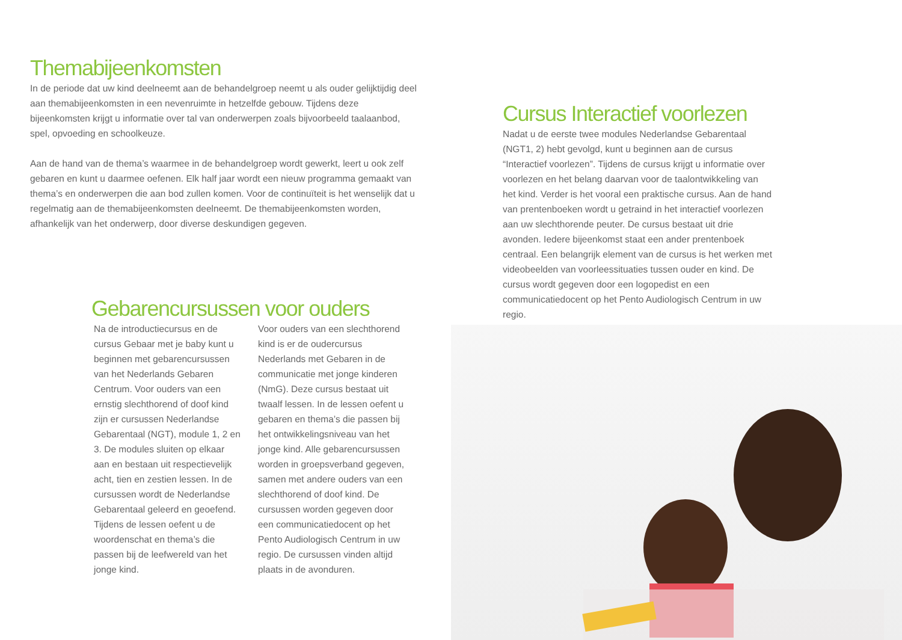Themabijeenkomsten
In de periode dat uw kind deelneemt aan de behandelgroep neemt u als ouder gelijktijdig deel aan themabijeenkomsten in een nevenruimte in hetzelfde gebouw. Tijdens deze bijeenkomsten krijgt u informatie over tal van onderwerpen zoals bijvoorbeeld taal­aanbod, spel, opvoeding en schoolkeuze.
Aan de hand van de thema’s waarmee in de behandelgroep wordt gewerkt, leert u ook zelf gebaren en kunt u daarmee oefenen. Elk half jaar wordt een nieuw programma gemaakt van thema’s en onderwerpen die aan bod zullen komen. Voor de continuïteit is het wenselijk dat u regelmatig aan de themabijeenkomsten deelneemt. De thema­bijeenkomsten worden, afhankelijk van het onderwerp, door diverse deskundigen gegeven.
Cursus Interactief voorlezen
Nadat u de eerste twee modules Nederlandse Gebarentaal (NGT1, 2) hebt gevolgd, kunt u beginnen aan de cursus “Interactief voorlezen”. Tijdens de cursus krijgt u informatie over voorlezen en het belang daarvan voor de taalontwikkeling van het kind. Verder is het vooral een praktische cursus. Aan de hand van prentenboeken wordt u getraind in het interactief voorlezen aan uw slechthorende peuter. De cursus bestaat uit drie avonden. Iedere bijeenkomst staat een ander prentenboek centraal. Een belangrijk element van de cursus is het werken met videobeelden van voorleessituaties tussen ouder en kind. De cursus wordt gegeven door een logopedist en een communicatiedocent op het Pento Audiologisch Centrum in uw regio.
Gebarencursussen voor ouders
Na de introductiecursus en de cursus Gebaar met je baby kunt u beginnen met gebarencursussen van het Nederlands Gebaren Centrum. Voor ouders van een ernstig slechthorend of doof kind zijn er cursussen Nederlandse Gebarentaal (NGT), module 1, 2 en 3. De modules sluiten op elkaar aan en bestaan uit respectievelijk acht, tien en zestien lessen. In de cursussen wordt de Nederlandse Gebarentaal geleerd en geoefend. Tijdens de lessen oefent u de woordenschat en thema’s die passen bij de leefwereld van het jonge kind.
Voor ouders van een slechthorend kind is er de oudercursus Nederlands met Gebaren in de communicatie met jonge kinderen (NmG). Deze cursus bestaat uit twaalf lessen. In de lessen oefent u gebaren en thema’s die passen bij het ontwikkelings­niveau van het jonge kind. Alle gebarencursussen worden in groepsverband gegeven, samen met andere ouders van een slecht­horend of doof kind. De cursussen worden gegeven door een communicatiedocent op het Pento Audiologisch Centrum in uw regio. De cursussen vinden altijd plaats in de avonduren.